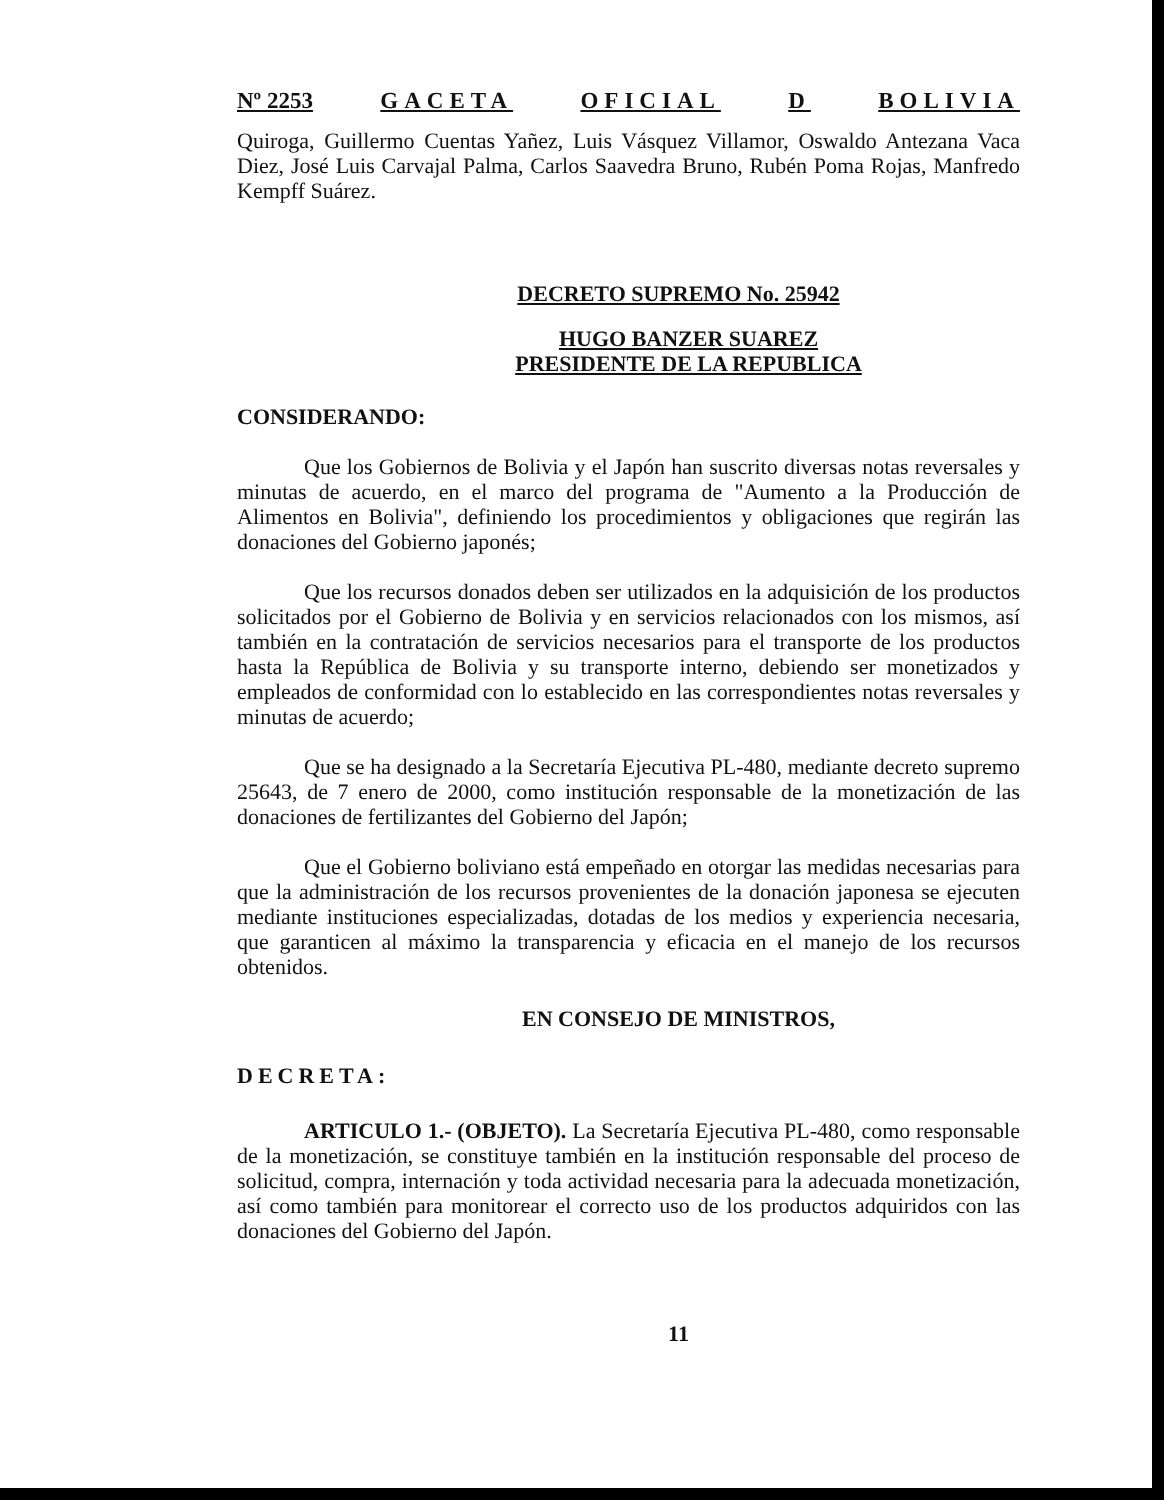Nº 2253 GACETA OFICIAL D BOLIVIA
Quiroga, Guillermo Cuentas Yañez, Luis Vásquez Villamor, Oswaldo Antezana Vaca Diez, José Luis Carvajal Palma, Carlos Saavedra Bruno, Rubén Poma Rojas, Manfredo Kempff Suárez.
DECRETO SUPREMO No. 25942
HUGO BANZER SUAREZ
PRESIDENTE DE LA REPUBLICA
CONSIDERANDO:
Que los Gobiernos de Bolivia y el Japón han suscrito diversas notas reversales y minutas de acuerdo, en el marco del programa de "Aumento a la Producción de Alimentos en Bolivia", definiendo los procedimientos y obligaciones que regirán las donaciones del Gobierno japonés;
Que los recursos donados deben ser utilizados en la adquisición de los productos solicitados por el Gobierno de Bolivia y en servicios relacionados con los mismos, así también en la contratación de servicios necesarios para el transporte de los productos hasta la República de Bolivia y su transporte interno, debiendo ser monetizados y empleados de conformidad con lo establecido en las correspondientes notas reversales y minutas de acuerdo;
Que se ha designado a la Secretaría Ejecutiva PL-480, mediante decreto supremo 25643, de 7 enero de 2000, como institución responsable de la monetización de las donaciones de fertilizantes del Gobierno del Japón;
Que el Gobierno boliviano está empeñado en otorgar las medidas necesarias para que la administración de los recursos provenientes de la donación japonesa se ejecuten mediante instituciones especializadas, dotadas de los medios y experiencia necesaria, que garanticen al máximo la transparencia y eficacia en el manejo de los recursos obtenidos.
EN CONSEJO DE MINISTROS,
DECRETA:
ARTICULO 1.- (OBJETO). La Secretaría Ejecutiva PL-480, como responsable de la monetización, se constituye también en la institución responsable del proceso de solicitud, compra, internación y toda actividad necesaria para la adecuada monetización, así como también para monitorear el correcto uso de los productos adquiridos con las donaciones del Gobierno del Japón.
11